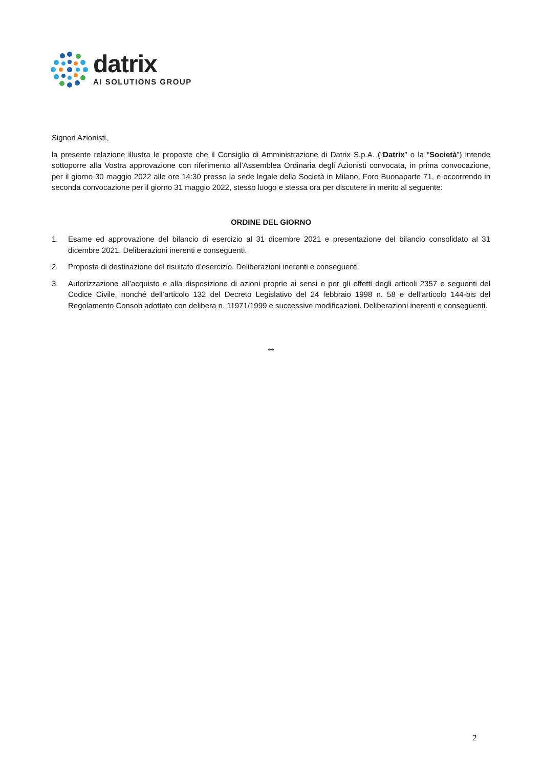datrix
AI SOLUTIONS GROUP
Signori Azionisti,
la presente relazione illustra le proposte che il Consiglio di Amministrazione di Datrix S.p.A. (“Datrix” o la “Società”) intende sottoporre alla Vostra approvazione con riferimento all’Assemblea Ordinaria degli Azionisti convocata, in prima convocazione, per il giorno 30 maggio 2022 alle ore 14:30 presso la sede legale della Società in Milano, Foro Buonaparte 71, e occorrendo in seconda convocazione per il giorno 31 maggio 2022, stesso luogo e stessa ora per discutere in merito al seguente:
ORDINE DEL GIORNO
1. Esame ed approvazione del bilancio di esercizio al 31 dicembre 2021 e presentazione del bilancio consolidato al 31 dicembre 2021. Deliberazioni inerenti e conseguenti.
2. Proposta di destinazione del risultato d’esercizio. Deliberazioni inerenti e conseguenti.
3. Autorizzazione all’acquisto e alla disposizione di azioni proprie ai sensi e per gli effetti degli articoli 2357 e seguenti del Codice Civile, nonché dell’articolo 132 del Decreto Legislativo del 24 febbraio 1998 n. 58 e dell’articolo 144-bis del Regolamento Consob adottato con delibera n. 11971/1999 e successive modificazioni. Deliberazioni inerenti e conseguenti.
**
2